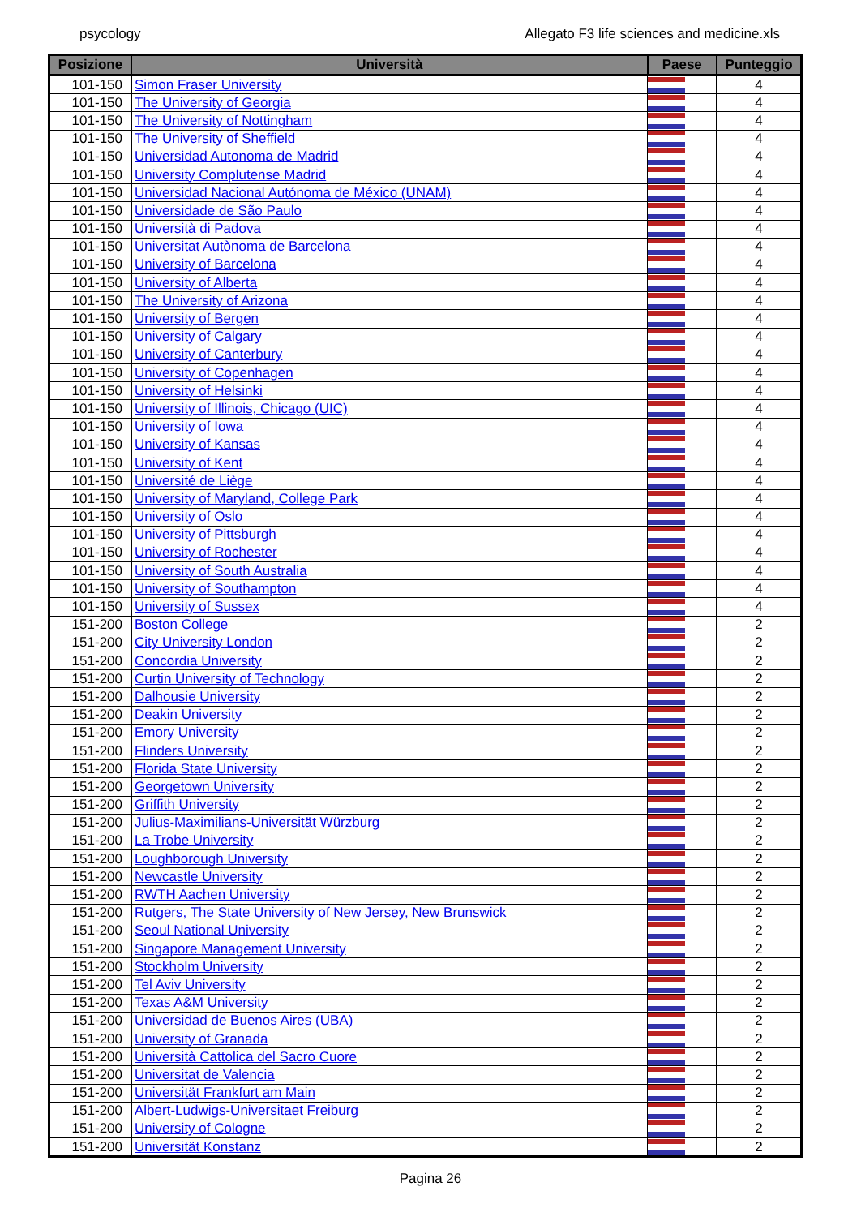psycology Allegato F3 life sciences and medicine.xls
| Posizione | Università | Paese | Punteggio |
| --- | --- | --- | --- |
| 101-150 | Simon Fraser University | | 4 |
| 101-150 | The University of Georgia | | 4 |
| 101-150 | The University of Nottingham | | 4 |
| 101-150 | The University of Sheffield | | 4 |
| 101-150 | Universidad Autonoma de Madrid | | 4 |
| 101-150 | University Complutense Madrid | | 4 |
| 101-150 | Universidad Nacional Autónoma de México (UNAM) | | 4 |
| 101-150 | Universidade de São Paulo | | 4 |
| 101-150 | Università di Padova | | 4 |
| 101-150 | Universitat Autònoma de Barcelona | | 4 |
| 101-150 | University of Barcelona | | 4 |
| 101-150 | University of Alberta | | 4 |
| 101-150 | The University of Arizona | | 4 |
| 101-150 | University of Bergen | | 4 |
| 101-150 | University of Calgary | | 4 |
| 101-150 | University of Canterbury | | 4 |
| 101-150 | University of Copenhagen | | 4 |
| 101-150 | University of Helsinki | | 4 |
| 101-150 | University of Illinois, Chicago (UIC) | | 4 |
| 101-150 | University of Iowa | | 4 |
| 101-150 | University of Kansas | | 4 |
| 101-150 | University of Kent | | 4 |
| 101-150 | Université de Liège | | 4 |
| 101-150 | University of Maryland, College Park | | 4 |
| 101-150 | University of Oslo | | 4 |
| 101-150 | University of Pittsburgh | | 4 |
| 101-150 | University of Rochester | | 4 |
| 101-150 | University of South Australia | | 4 |
| 101-150 | University of Southampton | | 4 |
| 101-150 | University of Sussex | | 4 |
| 151-200 | Boston College | | 2 |
| 151-200 | City University London | | 2 |
| 151-200 | Concordia University | | 2 |
| 151-200 | Curtin University of Technology | | 2 |
| 151-200 | Dalhousie University | | 2 |
| 151-200 | Deakin University | | 2 |
| 151-200 | Emory University | | 2 |
| 151-200 | Flinders University | | 2 |
| 151-200 | Florida State University | | 2 |
| 151-200 | Georgetown University | | 2 |
| 151-200 | Griffith University | | 2 |
| 151-200 | Julius-Maximilians-Universität Würzburg | | 2 |
| 151-200 | La Trobe University | | 2 |
| 151-200 | Loughborough University | | 2 |
| 151-200 | Newcastle University | | 2 |
| 151-200 | RWTH Aachen University | | 2 |
| 151-200 | Rutgers, The State University of New Jersey, New Brunswick | | 2 |
| 151-200 | Seoul National University | | 2 |
| 151-200 | Singapore Management University | | 2 |
| 151-200 | Stockholm University | | 2 |
| 151-200 | Tel Aviv University | | 2 |
| 151-200 | Texas A&M University | | 2 |
| 151-200 | Universidad de Buenos Aires (UBA) | | 2 |
| 151-200 | University of Granada | | 2 |
| 151-200 | Università Cattolica del Sacro Cuore | | 2 |
| 151-200 | Universitat de Valencia | | 2 |
| 151-200 | Universität Frankfurt am Main | | 2 |
| 151-200 | Albert-Ludwigs-Universitaet Freiburg | | 2 |
| 151-200 | University of Cologne | | 2 |
| 151-200 | Universität Konstanz | | 2 |
Pagina 26